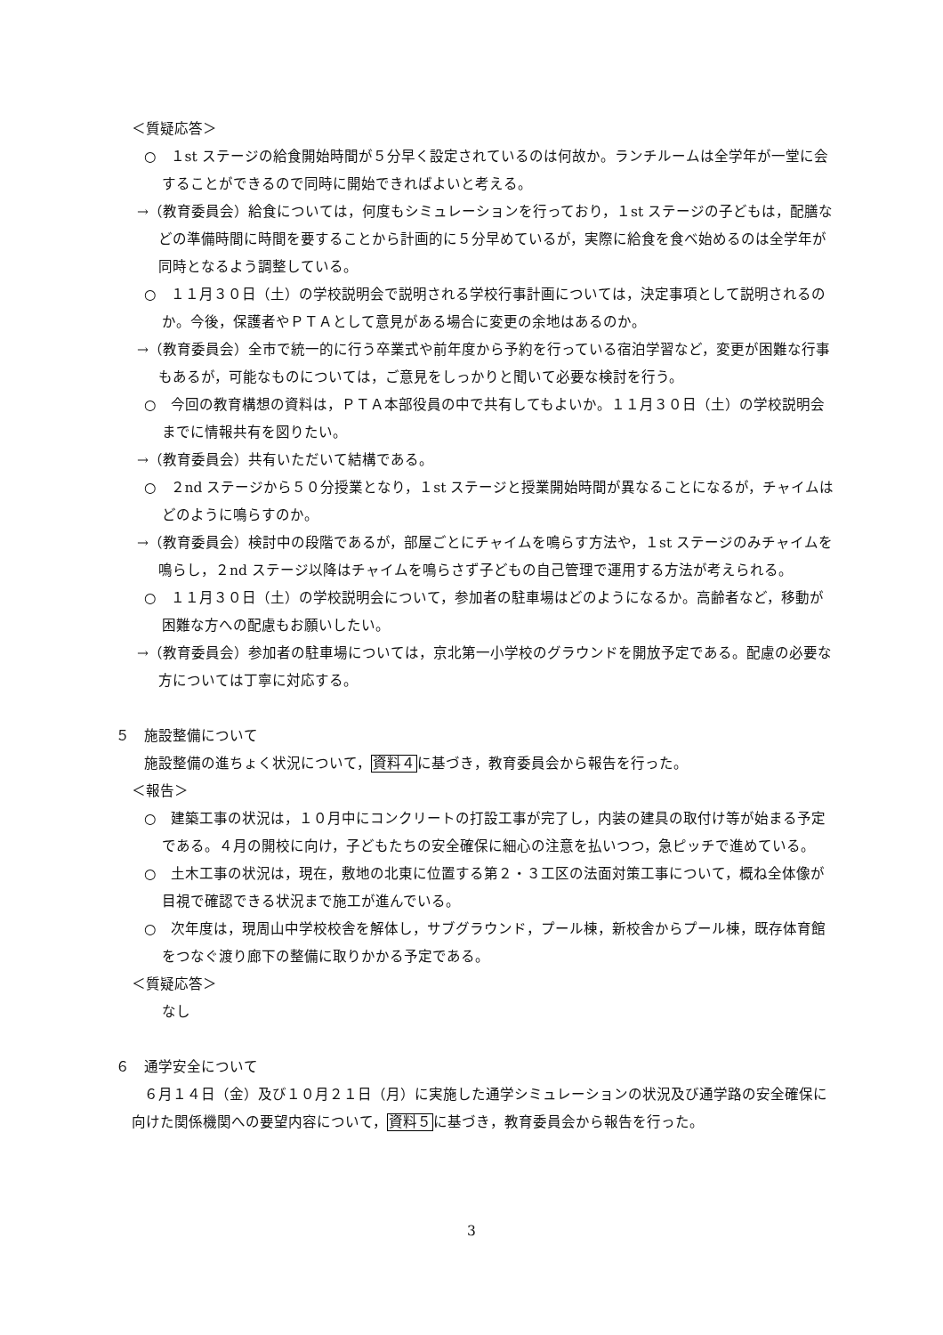＜質疑応答＞
○　１st ステージの給食開始時間が５分早く設定されているのは何故か。ランチルームは全学年が一堂に会することができるので同時に開始できればよいと考える。
→（教育委員会）給食については，何度もシミュレーションを行っており，１st ステージの子どもは，配膳などの準備時間に時間を要することから計画的に５分早めているが，実際に給食を食べ始めるのは全学年が同時となるよう調整している。
○　１１月３０日（土）の学校説明会で説明される学校行事計画については，決定事項として説明されるのか。今後，保護者やＰＴＡとして意見がある場合に変更の余地はあるのか。
→（教育委員会）全市で統一的に行う卒業式や前年度から予約を行っている宿泊学習など，変更が困難な行事もあるが，可能なものについては，ご意見をしっかりと聞いて必要な検討を行う。
○　今回の教育構想の資料は，ＰＴＡ本部役員の中で共有してもよいか。１１月３０日（土）の学校説明会までに情報共有を図りたい。
→（教育委員会）共有いただいて結構である。
○　２nd ステージから５０分授業となり，１st ステージと授業開始時間が異なることになるが，チャイムはどのように鳴らすのか。
→（教育委員会）検討中の段階であるが，部屋ごとにチャイムを鳴らす方法や，１st ステージのみチャイムを鳴らし，２nd ステージ以降はチャイムを鳴らさず子どもの自己管理で運用する方法が考えられる。
○　１１月３０日（土）の学校説明会について，参加者の駐車場はどのようになるか。高齢者など，移動が困難な方への配慮もお願いしたい。
→（教育委員会）参加者の駐車場については，京北第一小学校のグラウンドを開放予定である。配慮の必要な方については丁寧に対応する。
５　施設整備について
施設整備の進ちょく状況について，資料４に基づき，教育委員会から報告を行った。
＜報告＞
○　建築工事の状況は，１０月中にコンクリートの打設工事が完了し，内装の建具の取付け等が始まる予定である。４月の開校に向け，子どもたちの安全確保に細心の注意を払いつつ，急ピッチで進めている。
○　土木工事の状況は，現在，敷地の北東に位置する第２・３工区の法面対策工事について，概ね全体像が目視で確認できる状況まで施工が進んでいる。
○　次年度は，現周山中学校校舎を解体し，サブグラウンド，プール棟，新校舎からプール棟，既存体育館をつなぐ渡り廊下の整備に取りかかる予定である。
＜質疑応答＞
なし
６　通学安全について
６月１４日（金）及び１０月２１日（月）に実施した通学シミュレーションの状況及び通学路の安全確保に向けた関係機関への要望内容について，資料５に基づき，教育委員会から報告を行った。
3